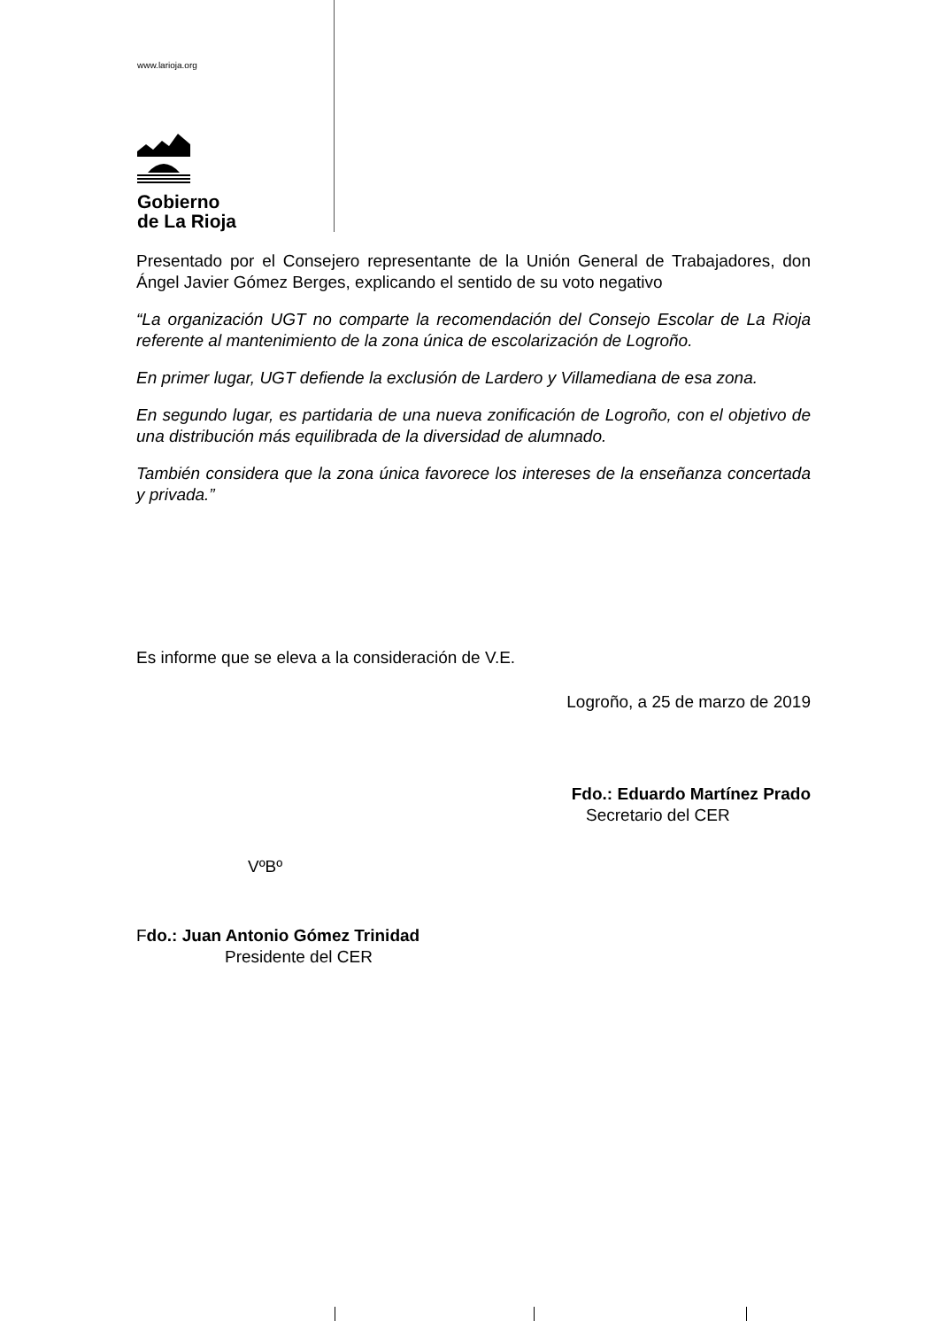www.larioja.org
Gobierno
de La Rioja
Presentado por el Consejero representante de la Unión General de Trabajadores, don Ángel Javier Gómez Berges, explicando el sentido de su voto negativo
“La organización UGT no comparte la recomendación del Consejo Escolar de La Rioja referente al mantenimiento de la zona única de escolarización de Logroño.
En primer lugar, UGT defiende la exclusión de Lardero y Villamediana de esa zona.
En segundo lugar, es partidaria de una nueva zonificación de Logroño, con el objetivo de una distribución más equilibrada de la diversidad de alumnado.
También considera que la zona única favorece los intereses de la enseñanza concertada y privada.”
Es informe que se eleva a la consideración de V.E.
Logroño, a 25 de marzo de 2019
Fdo.: Eduardo Martínez Prado
Secretario del CER
VºBº
Fdo.: Juan Antonio Gómez Trinidad
Presidente del CER